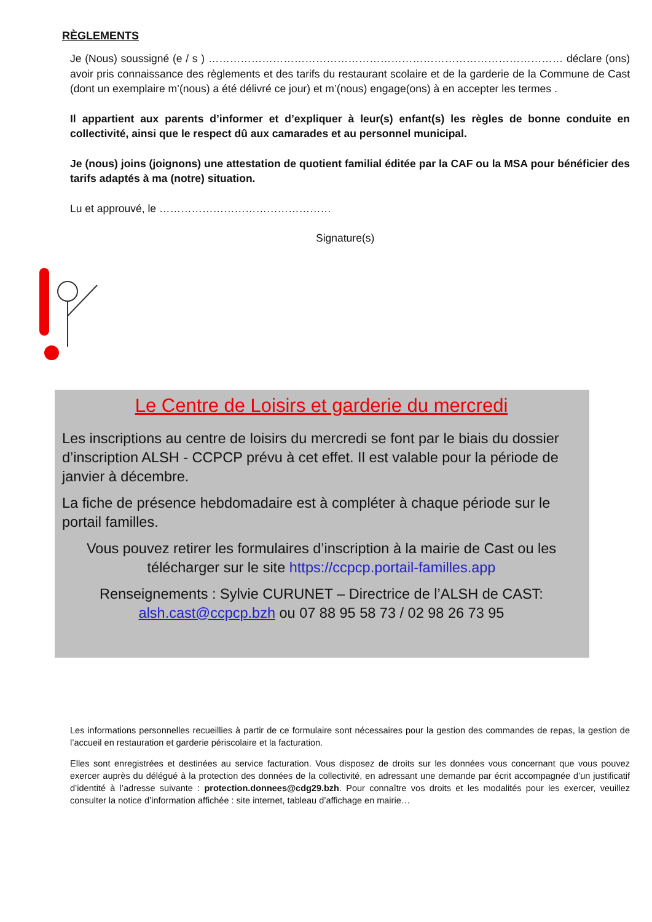RÈGLEMENTS
Je (Nous) soussigné (e / s ) ……………………………………………………………………………………… déclare (ons) avoir pris connaissance des règlements et des tarifs du restaurant scolaire et de la garderie de la Commune de Cast (dont un exemplaire m’(nous) a été délivré ce jour) et m’(nous) engage(ons) à en accepter les termes .
Il appartient aux parents d’informer et d’expliquer à leur(s) enfant(s) les règles de bonne conduite en collectivité, ainsi que le respect dû aux camarades et au personnel municipal.
Je (nous) joins (joignons) une attestation de quotient familial éditée par la CAF ou la MSA pour bénéficier des tarifs adaptés à ma (notre) situation.
Lu et approuvé, le …………………………………………
Signature(s)
Le Centre de Loisirs et garderie du mercredi
Les inscriptions au centre de loisirs du mercredi se font par le biais du dossier d’inscription ALSH - CCPCP prévu à cet effet. Il est valable pour la période de janvier à décembre.
La fiche de présence hebdomadaire est à compléter à chaque période sur le portail familles.
Vous pouvez retirer les formulaires d’inscription à la mairie de Cast ou les télécharger sur le site https://ccpcp.portail-familles.app
Renseignements : Sylvie CURUNET – Directrice de l’ALSH de CAST: alsh.cast@ccpcp.bzh ou 07 88 95 58 73 / 02 98 26 73 95
Les informations personnelles recueillies à partir de ce formulaire sont nécessaires pour la gestion des commandes de repas, la gestion de l’accueil en restauration et garderie périscolaire et la facturation.
Elles sont enregistrées et destinées au service facturation. Vous disposez de droits sur les données vous concernant que vous pouvez exercer auprès du délégué à la protection des données de la collectivité, en adressant une demande par écrit accompagnée d’un justificatif d’identité à l’adresse suivante : protection.donnees@cdg29.bzh. Pour connaître vos droits et les modalités pour les exercer, veuillez consulter la notice d’information affichée : site internet, tableau d’affichage en mairie…